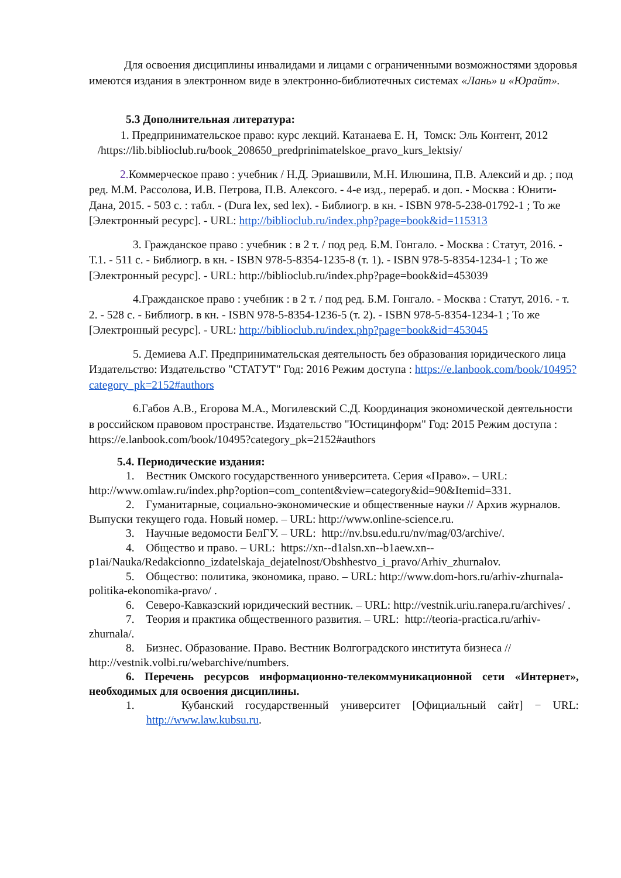Для освоения дисциплины инвалидами и лицами с ограниченными возможностями здоровья имеются издания в электронном виде в электронно-библиотечных системах «Лань» и «Юрайт».
5.3 Дополнительная литература:
1. Предпринимательское право: курс лекций. Катанаева Е. Н, Томск: Эль Контент, 2012 /https://lib.biblioclub.ru/book_208650_predprinimatelskoe_pravo_kurs_lektsiy/
2. Коммерческое право : учебник / Н.Д. Эриашвили, М.Н. Илюшина, П.В. Алексий и др. ; под ред. М.М. Рассолова, И.В. Петрова, П.В. Алексого. - 4-е изд., перераб. и доп. - Москва : Юнити-Дана, 2015. - 503 с. : табл. - (Dura lex, sed lex). - Библиогр. в кн. - ISBN 978-5-238-01792-1 ; То же [Электронный ресурс]. - URL: http://biblioclub.ru/index.php?page=book&id=115313
3. Гражданское право : учебник : в 2 т. / под ред. Б.М. Гонгало. - Москва : Статут, 2016. - Т.1. - 511 с. - Библиогр. в кн. - ISBN 978-5-8354-1235-8 (т. 1). - ISBN 978-5-8354-1234-1 ; То же [Электронный ресурс]. - URL: http://biblioclub.ru/index.php?page=book&id=453039
4.Гражданское право : учебник : в 2 т. / под ред. Б.М. Гонгало. - Москва : Статут, 2016. - т. 2. - 528 с. - Библиогр. в кн. - ISBN 978-5-8354-1236-5 (т. 2). - ISBN 978-5-8354-1234-1 ; То же [Электронный ресурс]. - URL: http://biblioclub.ru/index.php?page=book&id=453045
5. Демиева А.Г. Предпринимательская деятельность без образования юридического лица Издательство: Издательство "СТАТУТ" Год: 2016 Режим доступа : https://e.lanbook.com/book/10495?category_pk=2152#authors
6.Габов А.В., Егорова М.А., Могилевский С.Д. Координация экономической деятельности в российском правовом пространстве. Издательство "Юстицинформ" Год: 2015 Режим доступа : https://e.lanbook.com/book/10495?category_pk=2152#authors
5.4. Периодические издания:
1. Вестник Омского государственного университета. Серия «Право». – URL: http://www.omlaw.ru/index.php?option=com_content&view=category&id=90&Itemid=331.
2. Гуманитарные, социально-экономические и общественные науки // Архив журналов. Выпуски текущего года. Новый номер. – URL: http://www.online-science.ru.
3. Научные ведомости БелГУ. – URL: http://nv.bsu.edu.ru/nv/mag/03/archive/.
4. Общество и право. – URL: https://xn--d1alsn.xn--b1aew.xn--p1ai/Nauka/Redakcionno_izdatelskaja_dejatelnost/Obshhestvo_i_pravo/Arhiv_zhurnalov.
5. Общество: политика, экономика, право. – URL: http://www.dom-hors.ru/arhiv-zhurnala-politika-ekonomika-pravo/ .
6. Северо-Кавказский юридический вестник. – URL: http://vestnik.uriu.ranepa.ru/archives/ .
7. Теория и практика общественного развития. – URL: http://teoria-practica.ru/arhiv-zhurnala/.
8. Бизнес. Образование. Право. Вестник Волгоградского института бизнеса // http://vestnik.volbi.ru/webarchive/numbers.
6. Перечень ресурсов информационно-телекоммуникационной сети «Интернет», необходимых для освоения дисциплины.
1. Кубанский государственный университет [Официальный сайт] − URL: http://www.law.kubsu.ru.